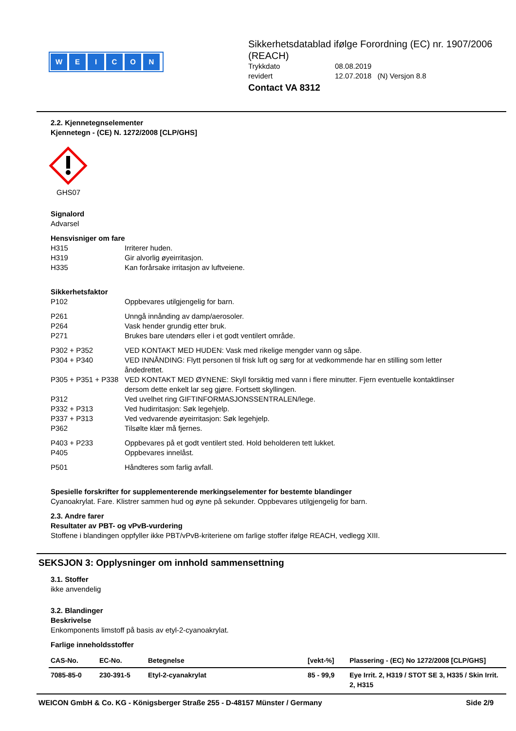WEICON
Sikkerhetsdatablad ifølge Forordning (EC) nr. 1907/2006 (REACH)
Trykkdato 08.08.2019
revidert 12.07.2018 (N) Versjon 8.8
Contact VA 8312
2.2. Kjennetegnselementer
Kjennetegn - (CE) N. 1272/2008 [CLP/GHS]
GHS07
Signalord
Advarsel
Hensvisniger om fare
H315 Irriterer huden.
H319 Gir alvorlig øyeirritasjon.
H335 Kan forårsake irritasjon av luftveiene.
Sikkerhetsfaktor
P102 Oppbevares utilgjengelig for barn.
P261 Unngå innånding av damp/aerosoler.
P264 Vask hender grundig etter bruk.
P271 Brukes bare utendørs eller i et godt ventilert område.
P302 + P352 VED KONTAKT MED HUDEN: Vask med rikelige mengder vann og såpe.
P304 + P340 VED INNÅNDING: Flytt personen til frisk luft og sørg for at vedkommende har en stilling som letter åndedrettet.
P305 + P351 + P338
VED KONTAKT MED ØYNENE: Skyll forsiktig med vann i flere minutter. Fjern eventuelle kontaktlinser dersom dette enkelt lar seg gjøre. Fortsett skyllingen.
P312 Ved uvelhet ring GIFTINFORMASJONSSENTRALEN/lege.
P332 + P313 Ved hudirritasjon: Søk legehjelp.
P337 + P313 Ved vedvarende øyeirritasjon: Søk legehjelp.
P362 Tilsølte klær må fjernes.
P403 + P233 Oppbevares på et godt ventilert sted. Hold beholderen tett lukket.
P405 Oppbevares innelåst.
P501 Håndteres som farlig avfall.
Spesielle forskrifter for supplementerende merkingselementer for bestemte blandinger
Cyanoakrylat. Fare. Klistrer sammen hud og øyne på sekunder. Oppbevares utilgjengelig for barn.
2.3. Andre farer
Resultater av PBT- og vPvB-vurdering
Stoffene i blandingen oppfyller ikke PBT/vPvB-kriteriene om farlige stoffer ifølge REACH, vedlegg XIII.
SEKSJON 3: Opplysninger om innhold sammensettning
3.1. Stoffer
ikke anvendelig
3.2. Blandinger
Beskrivelse
Enkomponents limstoff på basis av etyl-2-cyanoakrylat.
Farlige inneholdsstoffer
| CAS-No. | EC-No. | Betegnelse | [vekt-%] | Plassering - (EC) No 1272/2008 [CLP/GHS] |
| --- | --- | --- | --- | --- |
| 7085-85-0 | 230-391-5 | Etyl-2-cyanakrylat | 85 - 99,9 | Eye Irrit. 2, H319 / STOT SE 3, H335 / Skin Irrit. 2, H315 |
WEICON GmbH & Co. KG - Königsberger Straße 255 - D-48157 Münster / Germany Side 2/9